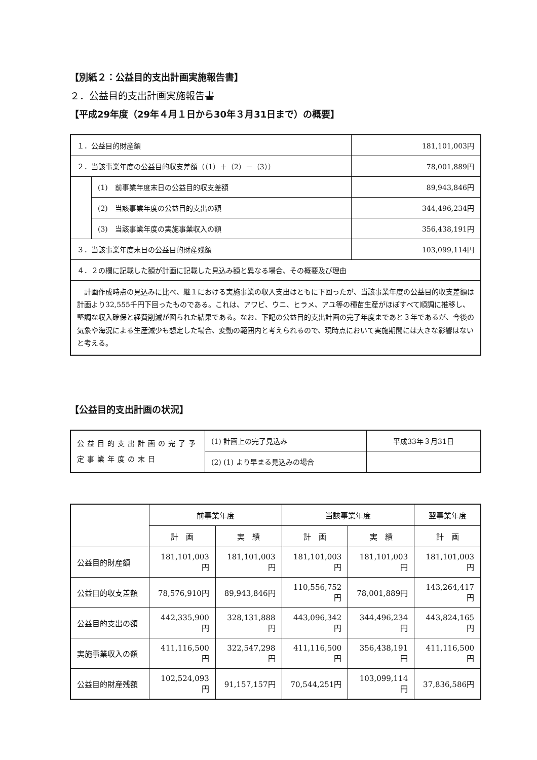【別紙２：公益目的支出計画実施報告書】
２．公益目的支出計画実施報告書
【平成29年度（29年４月１日から30年３月31日まで）の概要】
| １．公益目的財産額 | | 181,101,003円 |
| ２．当該事業年度の公益目的収支差額（（1）＋（2）－（3）） | | 78,001,889円 |
| | (1) 前事業年度末日の公益目的収支差額 | 89,943,846円 |
| | (2) 当該事業年度の公益目的支出の額 | 344,496,234円 |
| | (3) 当該事業年度の実施事業収入の額 | 356,438,191円 |
| ３．当該事業年度末日の公益目的財産残額 | | 103,099,114円 |
| ４．２の欄に記載した額が計画に記載した見込み額と異なる場合、その概要及び理由 | | |
| 計画作成時点の見込みに比べ、継１における実施事業の収入支出はともに下回ったが、当該事業年度の公益目的収支差額は計画より32,555千円下回ったものである。これは、アワビ、ウニ、ヒラメ、アユ等の種苗生産がほぼすべて順調に推移し、堅調な収入確保と経費削減が図られた結果である。なお、下記の公益目的支出計画の完了年度まであと３年であるが、今後の気象や海況による生産減少も想定した場合、変動の範囲内と考えられるので、現時点において実施期間には大きな影響はないと考える。 | | |
【公益目的支出計画の状況】
| 公益目的支出計画の完了予定事業年度の末日 | (1) 計画上の完了見込み | 平成33年３月31日 |
| | (2) (1) より早まる見込みの場合 | |
| | 前事業年度 | | 当該事業年度 | | 翌事業年度 |
| --- | --- | --- | --- | --- | --- |
| | 計 画 | 実 績 | 計 画 | 実 績 | 計 画 |
| 公益目的財産額 | 181,101,003円 | 181,101,003円 | 181,101,003円 | 181,101,003円 | 181,101,003円 |
| 公益目的収支差額 | 78,576,910円 | 89,943,846円 | 110,556,752円 | 78,001,889円 | 143,264,417円 |
| 公益目的支出の額 | 442,335,900円 | 328,131,888円 | 443,096,342円 | 344,496,234円 | 443,824,165円 |
| 実施事業収入の額 | 411,116,500円 | 322,547,298円 | 411,116,500円 | 356,438,191円 | 411,116,500円 |
| 公益目的財産残額 | 102,524,093円 | 91,157,157円 | 70,544,251円 | 103,099,114円 | 37,836,586円 |